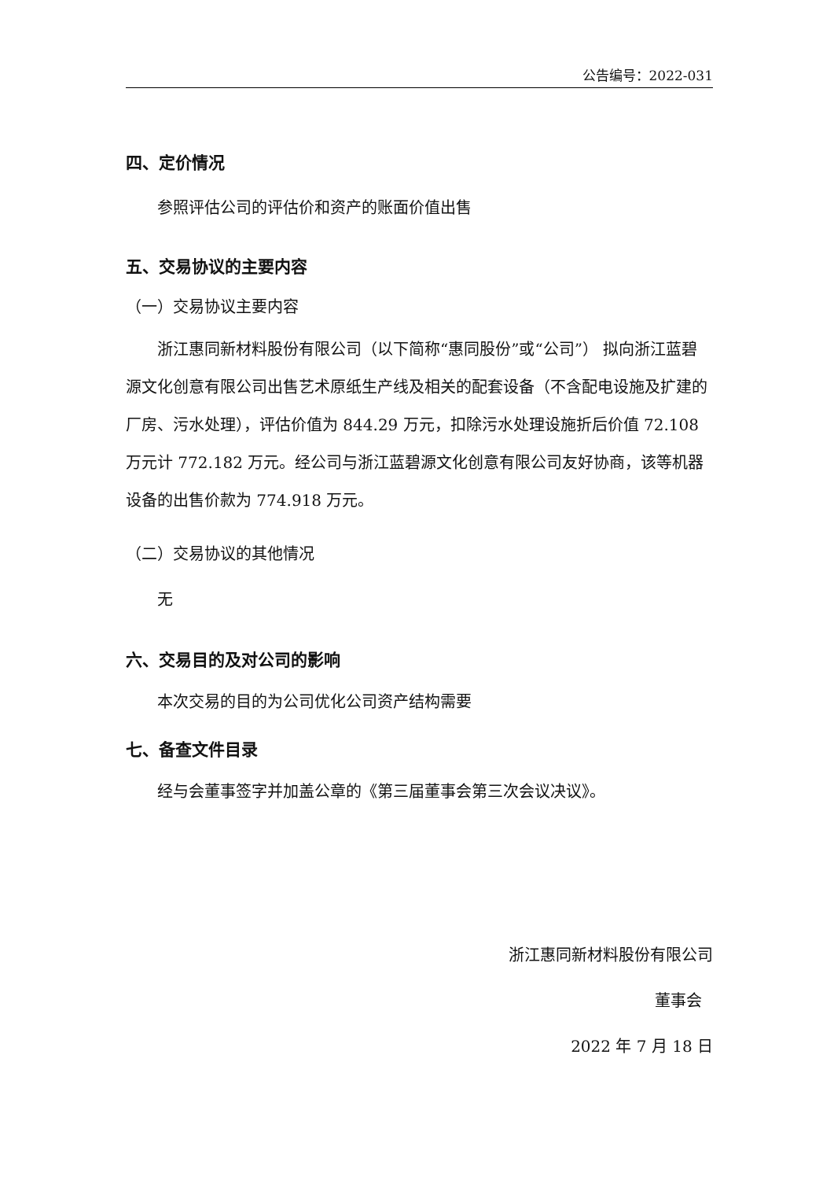公告编号：2022-031
四、定价情况
参照评估公司的评估价和资产的账面价值出售
五、交易协议的主要内容
（一）交易协议主要内容
浙江惠同新材料股份有限公司（以下简称“惠同股份”或“公司”） 拟向浙江蓝碧源文化创意有限公司出售艺术原纸生产线及相关的配套设备（不含配电设施及扩建的厂房、污水处理），评估价值为 844.29 万元，扣除污水处理设施折后价值 72.108 万元计 772.182 万元。经公司与浙江蓝碧源文化创意有限公司友好协商，该等机器设备的出售价款为 774.918 万元。
（二）交易协议的其他情况
无
六、交易目的及对公司的影响
本次交易的目的为公司优化公司资产结构需要
七、备查文件目录
经与会董事签字并加盖公章的《第三届董事会第三次会议决议》。
浙江惠同新材料股份有限公司
董事会
2022 年 7 月 18 日